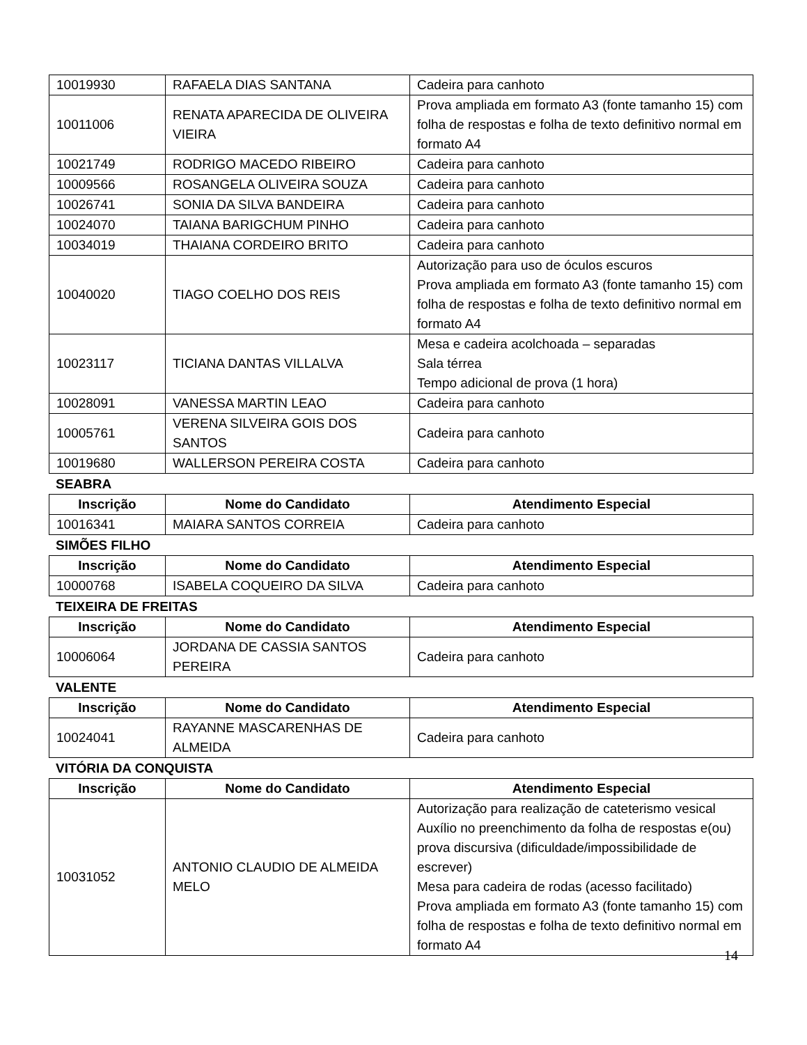| 10019930 | RAFAELA DIAS SANTANA | Cadeira para canhoto |
| 10011006 | RENATA APARECIDA DE OLIVEIRA VIEIRA | Prova ampliada em formato A3 (fonte tamanho 15) com folha de respostas e folha de texto definitivo normal em formato A4 |
| 10021749 | RODRIGO MACEDO RIBEIRO | Cadeira para canhoto |
| 10009566 | ROSANGELA OLIVEIRA SOUZA | Cadeira para canhoto |
| 10026741 | SONIA DA SILVA BANDEIRA | Cadeira para canhoto |
| 10024070 | TAIANA BARIGCHUM PINHO | Cadeira para canhoto |
| 10034019 | THAIANA CORDEIRO BRITO | Cadeira para canhoto |
| 10040020 | TIAGO COELHO DOS REIS | Autorização para uso de óculos escuros Prova ampliada em formato A3 (fonte tamanho 15) com folha de respostas e folha de texto definitivo normal em formato A4 |
| 10023117 | TICIANA DANTAS VILLALVA | Mesa e cadeira acolchoada – separadas Sala térrea Tempo adicional de prova (1 hora) |
| 10028091 | VANESSA MARTIN LEAO | Cadeira para canhoto |
| 10005761 | VERENA SILVEIRA GOIS DOS SANTOS | Cadeira para canhoto |
| 10019680 | WALLERSON PEREIRA COSTA | Cadeira para canhoto |
SEABRA
| Inscrição | Nome do Candidato | Atendimento Especial |
| --- | --- | --- |
| 10016341 | MAIARA SANTOS CORREIA | Cadeira para canhoto |
SIMÕES FILHO
| Inscrição | Nome do Candidato | Atendimento Especial |
| --- | --- | --- |
| 10000768 | ISABELA COQUEIRO DA SILVA | Cadeira para canhoto |
TEIXEIRA DE FREITAS
| Inscrição | Nome do Candidato | Atendimento Especial |
| --- | --- | --- |
| 10006064 | JORDANA DE CASSIA SANTOS PEREIRA | Cadeira para canhoto |
VALENTE
| Inscrição | Nome do Candidato | Atendimento Especial |
| --- | --- | --- |
| 10024041 | RAYANNE MASCARENHAS DE ALMEIDA | Cadeira para canhoto |
VITÓRIA DA CONQUISTA
| Inscrição | Nome do Candidato | Atendimento Especial |
| --- | --- | --- |
| 10031052 | ANTONIO CLAUDIO DE ALMEIDA MELO | Autorização para realização de cateterismo vesical Auxílio no preenchimento da folha de respostas e(ou) prova discursiva (dificuldade/impossibilidade de escrever) Mesa para cadeira de rodas (acesso facilitado) Prova ampliada em formato A3 (fonte tamanho 15) com folha de respostas e folha de texto definitivo normal em formato A4 |
14